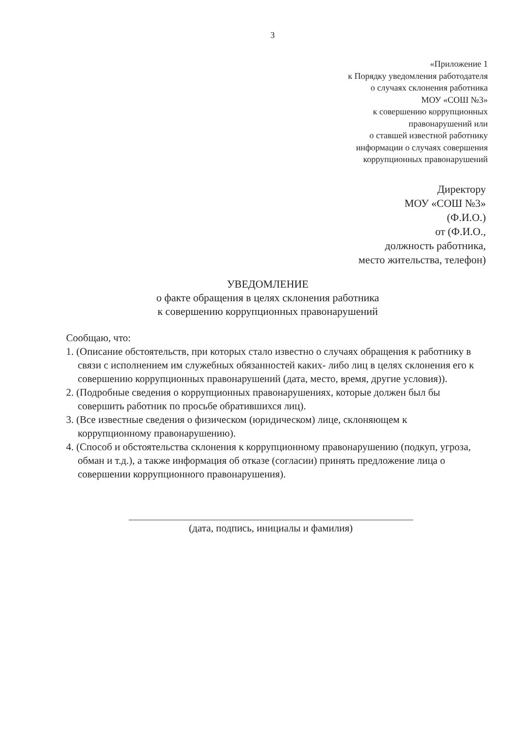3
«Приложение 1
к Порядку уведомления работодателя
о случаях склонения работника
МОУ «СОШ №3»
к совершению коррупционных
правонарушений или
о ставшей известной работнику
информации о случаях совершения
коррупционных правонарушений
Директору
МОУ «СОШ №3»
(Ф.И.О.)
от (Ф.И.О.,
должность работника,
место жительства, телефон)
УВЕДОМЛЕНИЕ
о факте обращения в целях склонения работника
к совершению коррупционных правонарушений
Сообщаю, что:
1. (Описание обстоятельств, при которых стало известно о случаях обращения к работнику в связи с исполнением им служебных обязанностей каких- либо лиц в целях склонения его к совершению коррупционных правонарушений (дата, место, время, другие условия)).
2. (Подробные сведения о коррупционных правонарушениях, которые должен был бы совершить работник по просьбе обратившихся лиц).
3. (Все известные сведения о физическом (юридическом) лице, склоняющем к коррупционному правонарушению).
4. (Способ и обстоятельства склонения к коррупционному правонарушению (подкуп, угроза, обман и т.д.), а также информация об отказе (согласии) принять предложение лица о совершении коррупционного правонарушения).
(дата, подпись, инициалы и фамилия)